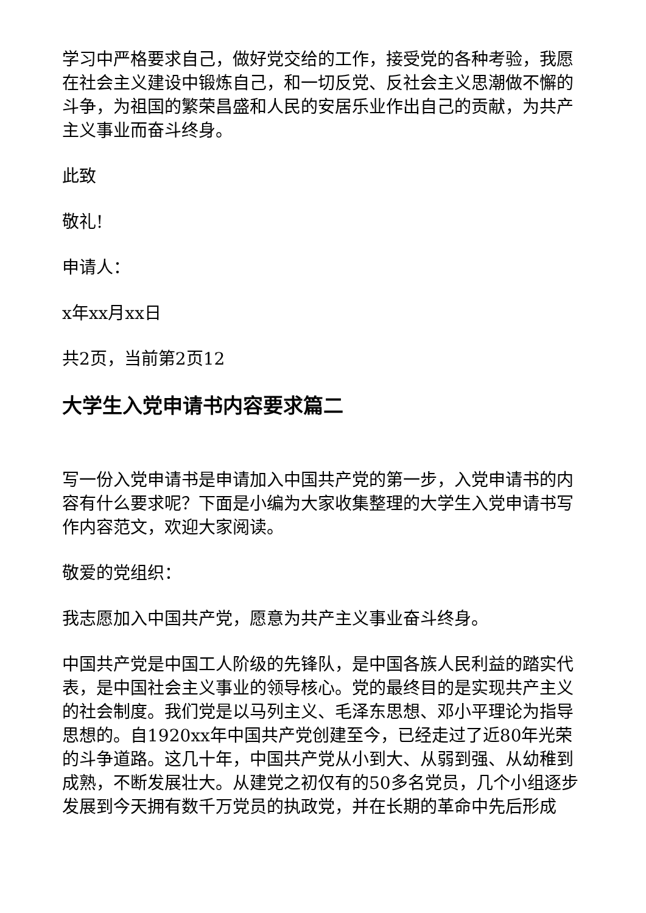学习中严格要求自己，做好党交给的工作，接受党的各种考验，我愿在社会主义建设中锻炼自己，和一切反党、反社会主义思潮做不懈的斗争，为祖国的繁荣昌盛和人民的安居乐业作出自己的贡献，为共产主义事业而奋斗终身。
此致
敬礼!
申请人：
x年xx月xx日
共2页，当前第2页12
大学生入党申请书内容要求篇二
写一份入党申请书是申请加入中国共产党的第一步，入党申请书的内容有什么要求呢？下面是小编为大家收集整理的大学生入党申请书写作内容范文，欢迎大家阅读。
敬爱的党组织：
我志愿加入中国共产党，愿意为共产主义事业奋斗终身。
中国共产党是中国工人阶级的先锋队，是中国各族人民利益的踏实代表，是中国社会主义事业的领导核心。党的最终目的是实现共产主义的社会制度。我们党是以马列主义、毛泽东思想、邓小平理论为指导思想的。自1920xx年中国共产党创建至今，已经走过了近80年光荣的斗争道路。这几十年，中国共产党从小到大、从弱到强、从幼稚到成熟，不断发展壮大。从建党之初仅有的50多名党员，几个小组逐步发展到今天拥有数千万党员的执政党，并在长期的革命中先后形成